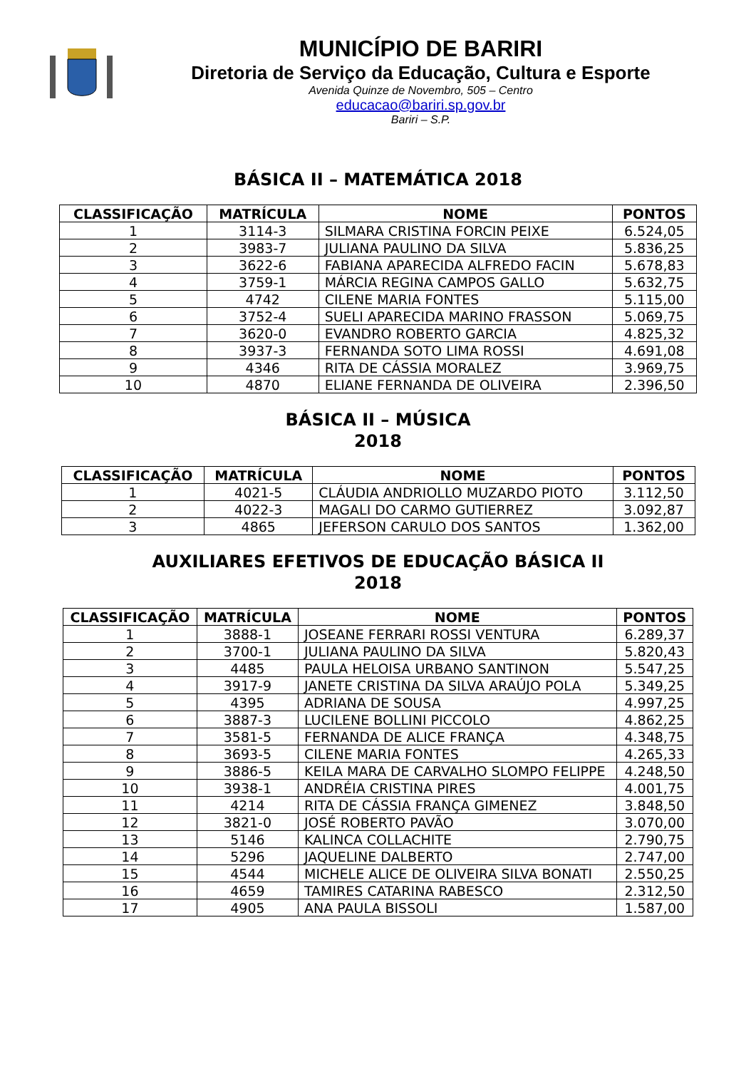MUNICÍPIO DE BARIRI
Diretoria de Serviço da Educação, Cultura e Esporte
Avenida Quinze de Novembro, 505 – Centro
educacao@bariri.sp.gov.br
Bariri – S.P.
BÁSICA II – MATEMÁTICA 2018
| CLASSIFICAÇÃO | MATRÍCULA | NOME | PONTOS |
| --- | --- | --- | --- |
| 1 | 3114-3 | SILMARA CRISTINA FORCIN PEIXE | 6.524,05 |
| 2 | 3983-7 | JULIANA PAULINO DA SILVA | 5.836,25 |
| 3 | 3622-6 | FABIANA APARECIDA ALFREDO FACIN | 5.678,83 |
| 4 | 3759-1 | MÁRCIA REGINA CAMPOS GALLO | 5.632,75 |
| 5 | 4742 | CILENE MARIA FONTES | 5.115,00 |
| 6 | 3752-4 | SUELI APARECIDA MARINO FRASSON | 5.069,75 |
| 7 | 3620-0 | EVANDRO ROBERTO GARCIA | 4.825,32 |
| 8 | 3937-3 | FERNANDA SOTO LIMA ROSSI | 4.691,08 |
| 9 | 4346 | RITA DE CÁSSIA MORALEZ | 3.969,75 |
| 10 | 4870 | ELIANE FERNANDA DE OLIVEIRA | 2.396,50 |
BÁSICA II – MÚSICA
2018
| CLASSIFICAÇÃO | MATRÍCULA | NOME | PONTOS |
| --- | --- | --- | --- |
| 1 | 4021-5 | CLÁUDIA ANDRIOLLO MUZARDO PIOTO | 3.112,50 |
| 2 | 4022-3 | MAGALI DO CARMO GUTIERREZ | 3.092,87 |
| 3 | 4865 | JEFERSON CARULO DOS SANTOS | 1.362,00 |
AUXILIARES EFETIVOS DE EDUCAÇÃO BÁSICA II
2018
| CLASSIFICAÇÃO | MATRÍCULA | NOME | PONTOS |
| --- | --- | --- | --- |
| 1 | 3888-1 | JOSEANE FERRARI ROSSI VENTURA | 6.289,37 |
| 2 | 3700-1 | JULIANA PAULINO DA SILVA | 5.820,43 |
| 3 | 4485 | PAULA HELOISA URBANO SANTINON | 5.547,25 |
| 4 | 3917-9 | JANETE CRISTINA DA SILVA ARAÚJO POLA | 5.349,25 |
| 5 | 4395 | ADRIANA DE SOUSA | 4.997,25 |
| 6 | 3887-3 | LUCILENE BOLLINI PICCOLO | 4.862,25 |
| 7 | 3581-5 | FERNANDA DE ALICE FRANÇA | 4.348,75 |
| 8 | 3693-5 | CILENE MARIA FONTES | 4.265,33 |
| 9 | 3886-5 | KEILA MARA DE CARVALHO SLOMPO FELIPPE | 4.248,50 |
| 10 | 3938-1 | ANDRÉIA CRISTINA PIRES | 4.001,75 |
| 11 | 4214 | RITA DE CÁSSIA FRANÇA GIMENEZ | 3.848,50 |
| 12 | 3821-0 | JOSÉ ROBERTO PAVÃO | 3.070,00 |
| 13 | 5146 | KALINCA COLLACHITE | 2.790,75 |
| 14 | 5296 | JAQUELINE DALBERTO | 2.747,00 |
| 15 | 4544 | MICHELE ALICE DE OLIVEIRA SILVA BONATI | 2.550,25 |
| 16 | 4659 | TAMIRES CATARINA RABESCO | 2.312,50 |
| 17 | 4905 | ANA PAULA BISSOLI | 1.587,00 |